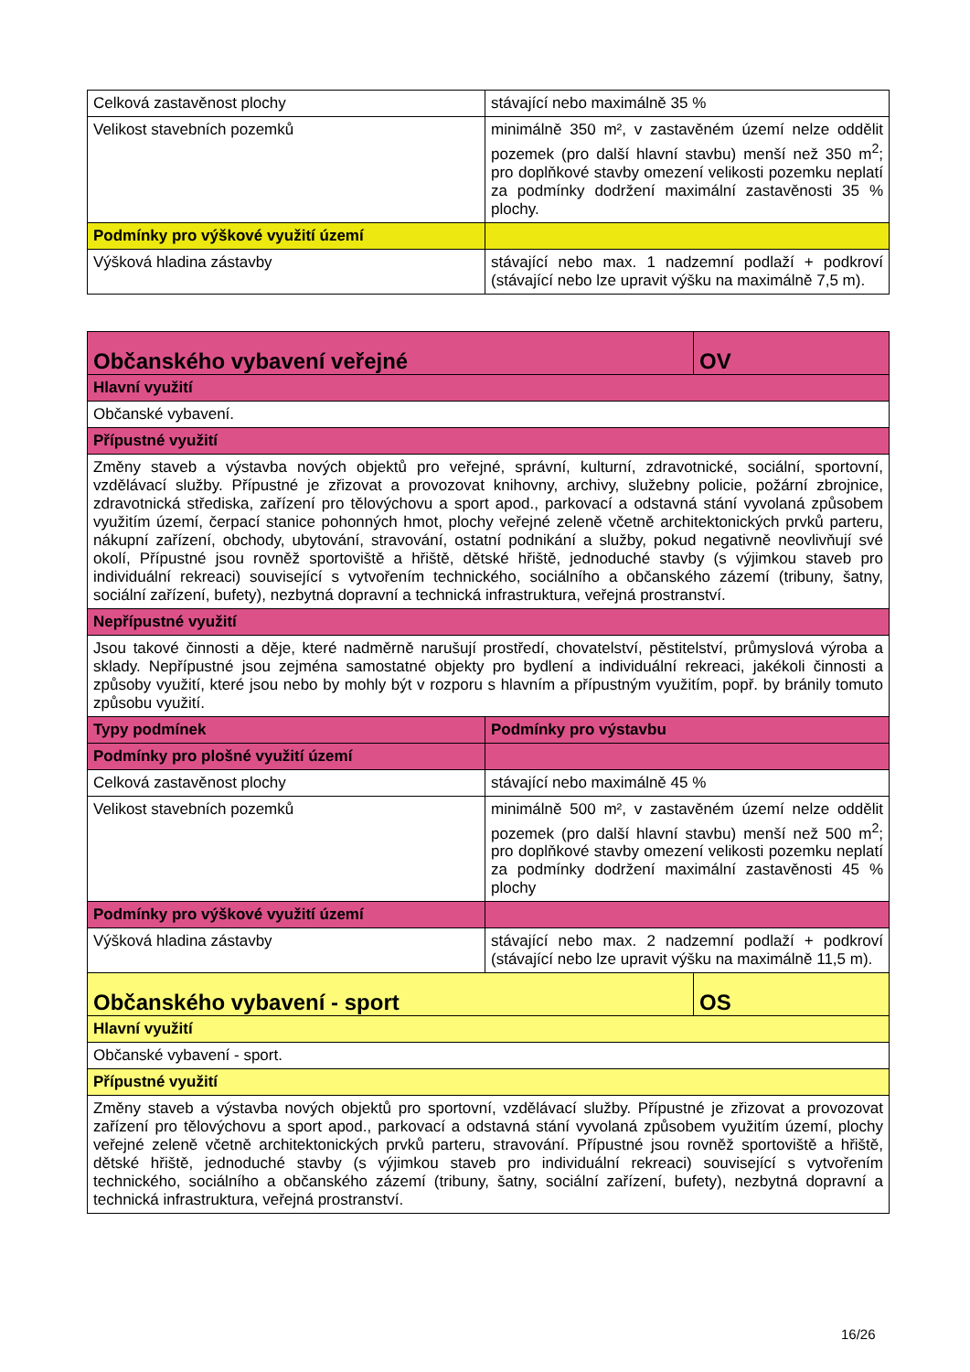| Celková zastavěnost plochy | stávající nebo maximálně 35 % |
| Velikost stavebních pozemků | minimálně 350 m², v zastavěném území nelze oddělit pozemek (pro další hlavní stavbu) menší než 350 m<sup>2</sup>; pro doplňkové stavby omezení velikosti pozemku neplatí za podmínky dodržení maximální zastavěnosti 35 % plochy. |
| Podmínky pro výškové využití území | |
| Výšková hladina zástavby | stávající nebo max. 1 nadzemní podlaží + podkroví (stávající nebo lze upravit výšku na maximálně 7,5 m). |
| Občanského vybavení veřejné | | OV |
| Hlavní využití | | |
| Občanské vybavení. | | |
| Přípustné využití | | |
| Změny staveb a výstavba nových objektů pro veřejné, správní, kulturní, zdravotnické, sociální, sportovní, vzdělávací služby. Přípustné je zřizovat a provozovat knihovny, archivy, služebny policie, požární zbrojnice, zdravotnická střediska, zařízení pro tělovýchovu a sport apod., parkovací a odstavná stání vyvolaná způsobem využitím území, čerpací stanice pohonných hmot, plochy veřejné zeleně včetně architektonických prvků parteru, nákupní zařízení, obchody, ubytování, stravování, ostatní podnikání a služby, pokud negativně neovlivňují své okolí, Přípustné jsou rovněž sportoviště a hřiště, dětské hřiště, jednoduché stavby (s výjimkou staveb pro individuální rekreaci) související s vytvořením technického, sociálního a občanského zázemí (tribuny, šatny, sociální zařízení, bufety), nezbytná dopravní a technická infrastruktura, veřejná prostranství. | | |
| Nepřípustné využití | | |
| Jsou takové činnosti a děje, které nadměrně narušují prostředí, chovatelství, pěstitelství, průmyslová výroba a sklady. Nepřípustné jsou zejména samostatné objekty pro bydlení a individuální rekreaci, jakékoli činnosti a způsoby využití, které jsou nebo by mohly být v rozporu s hlavním a přípustným využitím, popř. by bránily tomuto způsobu využití. | | |
| Typy podmínek | Podmínky pro výstavbu | |
| Podmínky pro plošné využití území | | |
| Celková zastavěnost plochy | stávající nebo maximálně 45 % | |
| Velikost stavebních pozemků | minimálně 500 m², v zastavěném území nelze oddělit pozemek (pro další hlavní stavbu) menší než 500 m<sup>2</sup>; pro doplňkové stavby omezení velikosti pozemku neplatí za podmínky dodržení maximální zastavěnosti 45 % plochy | |
| Podmínky pro výškové využití území | | |
| Výšková hladina zástavby | stávající nebo max. 2 nadzemní podlaží + podkroví (stávající nebo lze upravit výšku na maximálně 11,5 m). | |
| Občanského vybavení - sport | | OS |
| Hlavní využití | | |
| Občanské vybavení - sport. | | |
| Přípustné využití | | |
| Změny staveb a výstavba nových objektů pro sportovní, vzdělávací služby. Přípustné je zřizovat a provozovat zařízení pro tělovýchovu a sport apod., parkovací a odstavná stání vyvolaná způsobem využitím území, plochy veřejné zeleně včetně architektonických prvků parteru, stravování. Přípustné jsou rovněž sportoviště a hřiště, dětské hřiště, jednoduché stavby (s výjimkou staveb pro individuální rekreaci) související s vytvořením technického, sociálního a občanského zázemí (tribuny, šatny, sociální zařízení, bufety), nezbytná dopravní a technická infrastruktura, veřejná prostranství. | | |
16/26